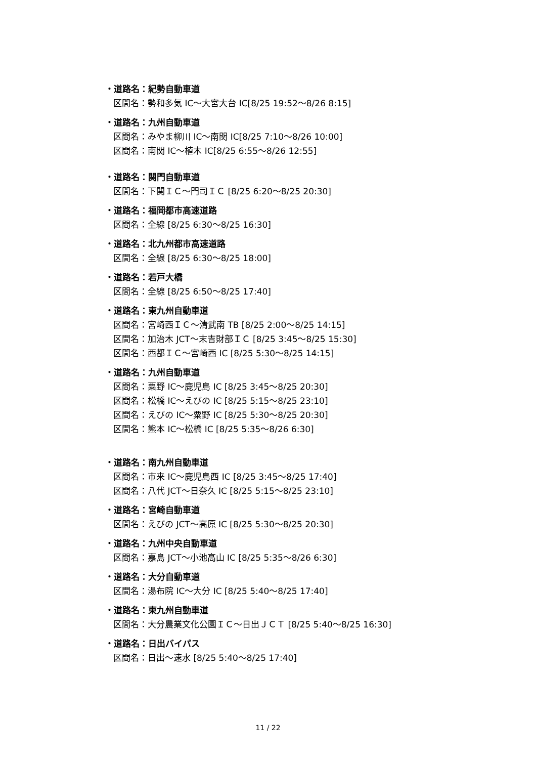・道路名：紀勢自動車道
区間名：勢和多気 IC～大宮大台 IC[8/25 19:52～8/26 8:15]
・道路名：九州自動車道
区間名：みやま柳川 IC～南関 IC[8/25 7:10～8/26 10:00]
区間名：南関 IC～植木 IC[8/25 6:55～8/26 12:55]
・道路名：関門自動車道
区間名：下関ＩＣ～門司ＩＣ [8/25 6:20～8/25 20:30]
・道路名：福岡都市高速道路
区間名：全線 [8/25 6:30～8/25 16:30]
・道路名：北九州都市高速道路
区間名：全線 [8/25 6:30～8/25 18:00]
・道路名：若戸大橋
区間名：全線 [8/25 6:50～8/25 17:40]
・道路名：東九州自動車道
区間名：宮崎西ＩＣ～清武南 TB [8/25 2:00～8/25 14:15]
区間名：加治木 JCT～末吉財部ＩＣ [8/25 3:45～8/25 15:30]
区間名：西都ＩＣ～宮崎西 IC [8/25 5:30～8/25 14:15]
・道路名：九州自動車道
区間名：粟野 IC～鹿児島 IC [8/25 3:45～8/25 20:30]
区間名：松橋 IC～えびの IC [8/25 5:15～8/25 23:10]
区間名：えびの IC～粟野 IC [8/25 5:30～8/25 20:30]
区間名：熊本 IC～松橋 IC [8/25 5:35～8/26 6:30]
・道路名：南九州自動車道
区間名：市来 IC～鹿児島西 IC [8/25 3:45～8/25 17:40]
区間名：八代 JCT～日奈久 IC [8/25 5:15～8/25 23:10]
・道路名：宮崎自動車道
区間名：えびの JCT～高原 IC [8/25 5:30～8/25 20:30]
・道路名：九州中央自動車道
区間名：嘉島 JCT～小池高山 IC [8/25 5:35～8/26 6:30]
・道路名：大分自動車道
区間名：湯布院 IC～大分 IC [8/25 5:40～8/25 17:40]
・道路名：東九州自動車道
区間名：大分農業文化公園ＩＣ～日出ＪＣＴ [8/25 5:40～8/25 16:30]
・道路名：日出バイパス
区間名：日出～速水 [8/25 5:40～8/25 17:40]
11 / 22